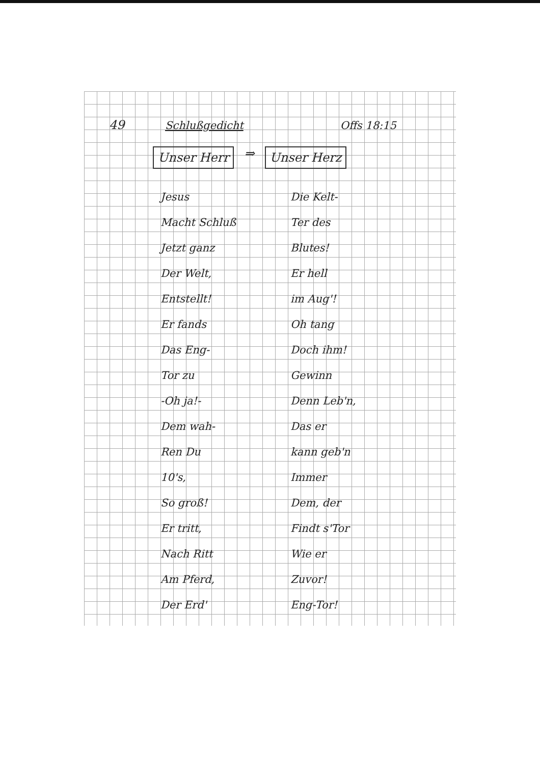49 Schlußgedicht Offs 18:15
Unser Herr ⇒ Unser Herz
Jesus
Macht Schluß
Jetzt ganz
Der Welt,
Entstellt!
Er fands
Das Eng-
Tor zu
-Oh ja!-
Dem wah-
Ren Du
10's,
So groß!
Er tritt,
Nach Ritt
Am Pferd,
Der Erd'
Die Kelt-
Ter des
Blutes!
Er hell
im Aug'!
Oh tang
Doch ihm!
Gewinn
Denn Leb'n,
Das er
kann geb'n
Immer
Dem, der
Findt s'Tor
Wie er
Zuvor!
Eng-Tor!